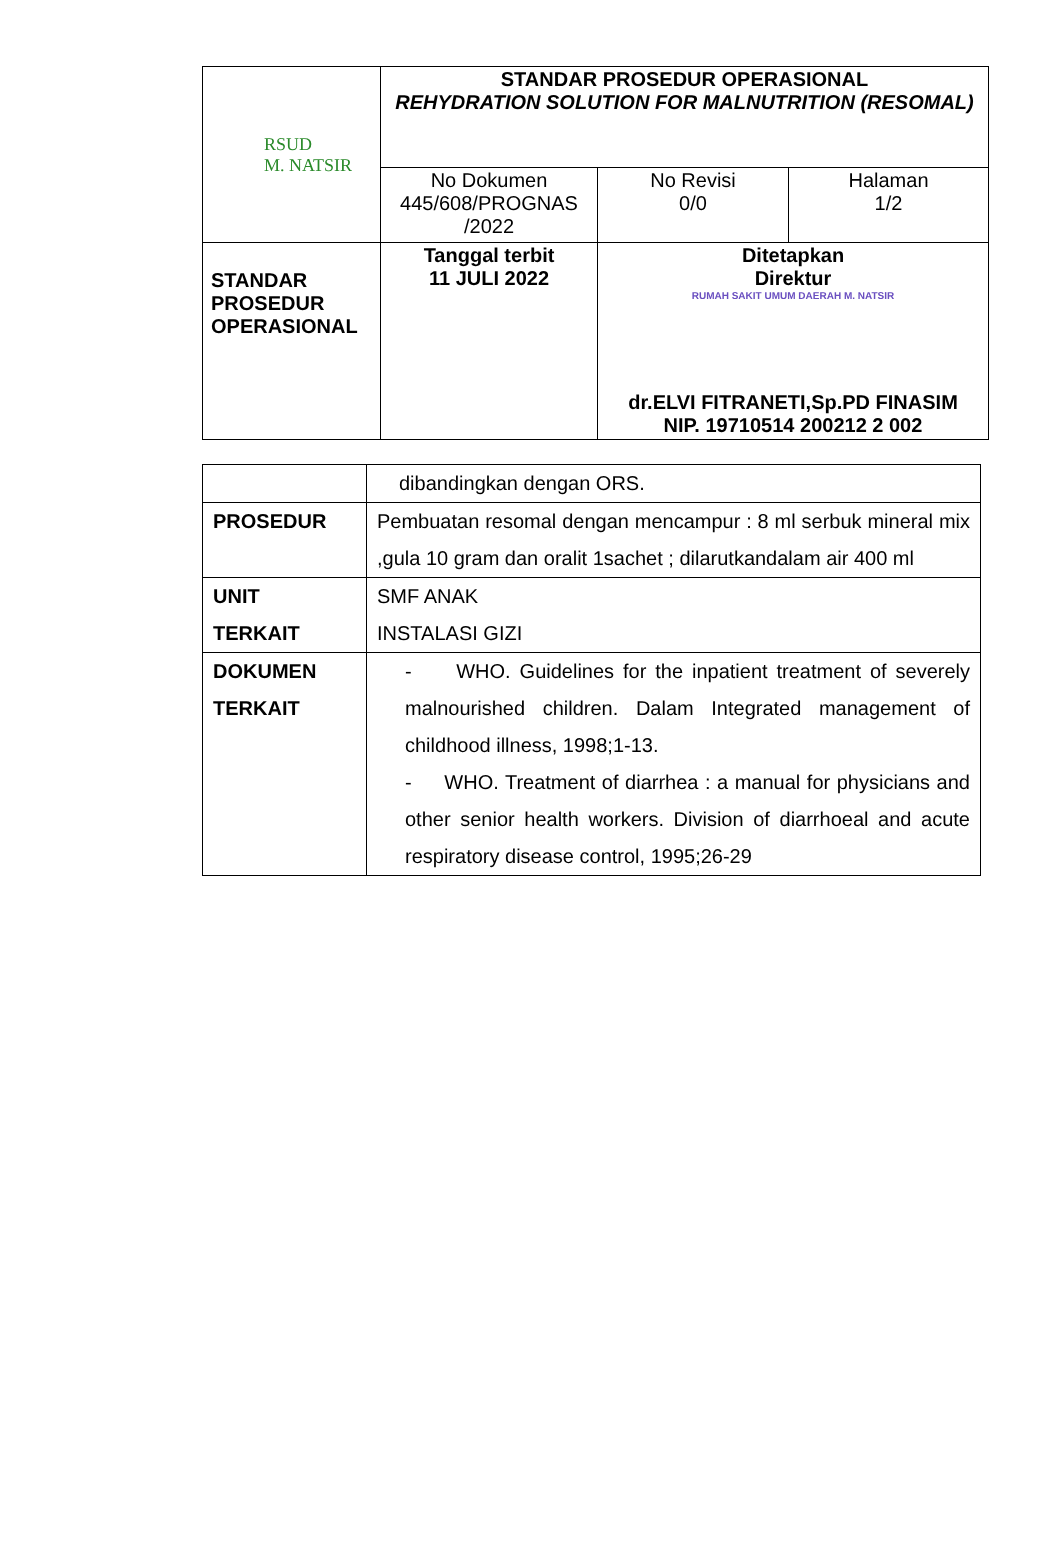| RSUD M. NATSIR | STANDAR PROSEDUR OPERASIONAL REHYDRATION SOLUTION FOR MALNUTRITION (RESOMAL) | | |
| | No Dokumen 445/608/PROGNAS /2022 | No Revisi 0/0 | Halaman 1/2 |
| STANDAR PROSEDUR OPERASIONAL | Tanggal terbit 11 JULI 2022 | Ditetapkan Direktur RUMAH SAKIT UMUM DAERAH M. NATSIR dr.ELVI FITRANETI,Sp.PD FINASIM NIP. 19710514 200212 2 002 | |
| | dibandingkan dengan ORS. |
| PROSEDUR | Pembuatan resomal dengan mencampur : 8 ml serbuk mineral mix ,gula 10 gram dan oralit 1sachet ; dilarutkandalam air 400 ml |
| UNIT TERKAIT | SMF ANAK INSTALASI GIZI |
| DOKUMEN TERKAIT | - WHO. Guidelines for the inpatient treatment of severely malnourished children. Dalam Integrated management of childhood illness, 1998;1-13. - WHO. Treatment of diarrhea : a manual for physicians and other senior health workers. Division of diarrhoeal and acute respiratory disease control, 1995;26-29 |